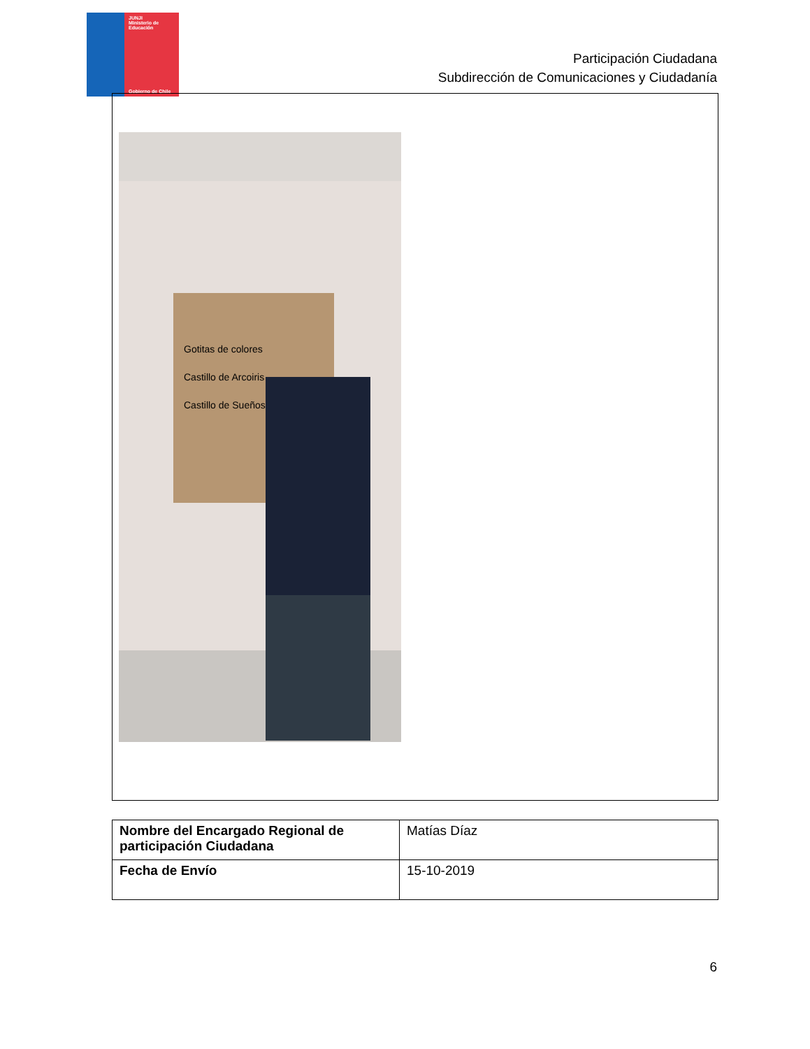JUNJI
Ministerio de Educación
Gobierno de Chile
Participación Ciudadana
Subdirección de Comunicaciones y Ciudadanía
Gotitas de colores
Castillo de Arcoiris
Castillo de Sueños
| Nombre del Encargado Regional de participación Ciudadana | Matías Díaz |
| Fecha de Envío | 15-10-2019 |
6